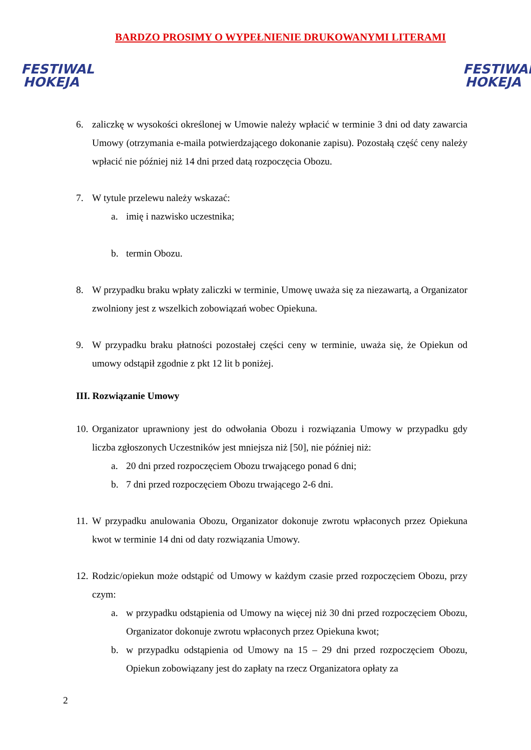FESTIWAL
HOKEJA
FESTIWAL
HOKEJA
BARDZO PROSIMY O WYPEŁNIENIE DRUKOWANYMI LITERAMI
6. zaliczkę w wysokości określonej w Umowie należy wpłacić w terminie 3 dni od daty zawarcia Umowy (otrzymania e-maila potwierdzającego dokonanie zapisu). Pozostałą część ceny należy wpłacić nie później niż 14 dni przed datą rozpoczęcia Obozu.
7. W tytule przelewu należy wskazać:
a. imię i nazwisko uczestnika;
b. termin Obozu.
8. W przypadku braku wpłaty zaliczki w terminie, Umowę uważa się za niezawartą, a Organizator zwolniony jest z wszelkich zobowiązań wobec Opiekuna.
9. W przypadku braku płatności pozostałej części ceny w terminie, uważa się, że Opiekun od umowy odstąpił zgodnie z pkt 12 lit b poniżej.
III. Rozwiązanie Umowy
10. Organizator uprawniony jest do odwołania Obozu i rozwiązania Umowy w przypadku gdy liczba zgłoszonych Uczestników jest mniejsza niż [50], nie później niż:
a. 20 dni przed rozpoczęciem Obozu trwającego ponad 6 dni;
b. 7 dni przed rozpoczęciem Obozu trwającego 2-6 dni.
11. W przypadku anulowania Obozu, Organizator dokonuje zwrotu wpłaconych przez Opiekuna kwot w terminie 14 dni od daty rozwiązania Umowy.
12. Rodzic/opiekun może odstąpić od Umowy w każdym czasie przed rozpoczęciem Obozu, przy czym:
a. w przypadku odstąpienia od Umowy na więcej niż 30 dni przed rozpoczęciem Obozu, Organizator dokonuje zwrotu wpłaconych przez Opiekuna kwot;
b. w przypadku odstąpienia od Umowy na 15 – 29 dni przed rozpoczęciem Obozu, Opiekun zobowiązany jest do zapłaty na rzecz Organizatora opłaty za
2